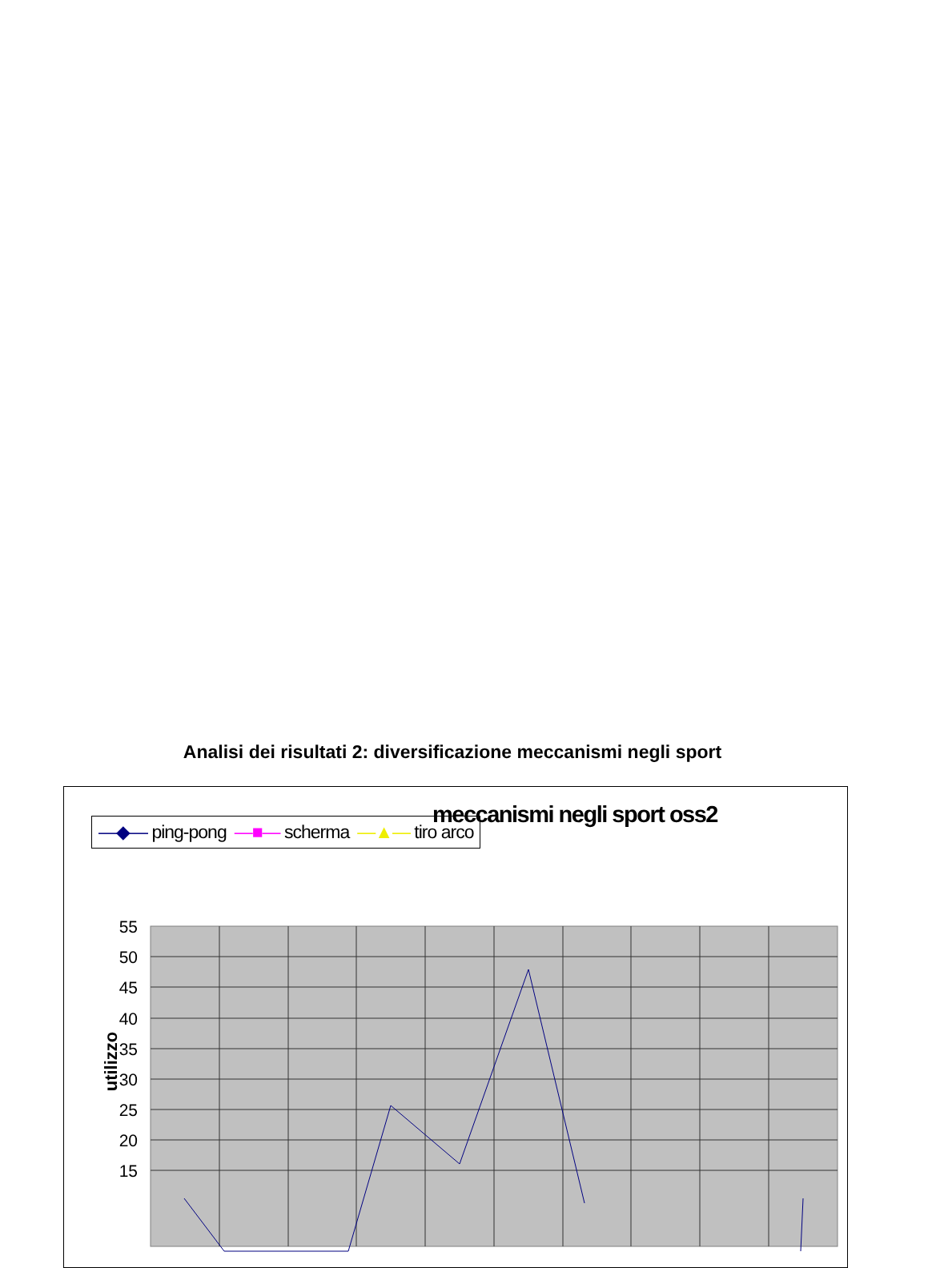Analisi dei risultati 2: diversificazione meccanismi negli sport
—◆— ping-pong —■— scherma —▲— tiro arco
meccanismi negli sport oss2
utilizzo
55
50
45
40
35
30
25
20
15